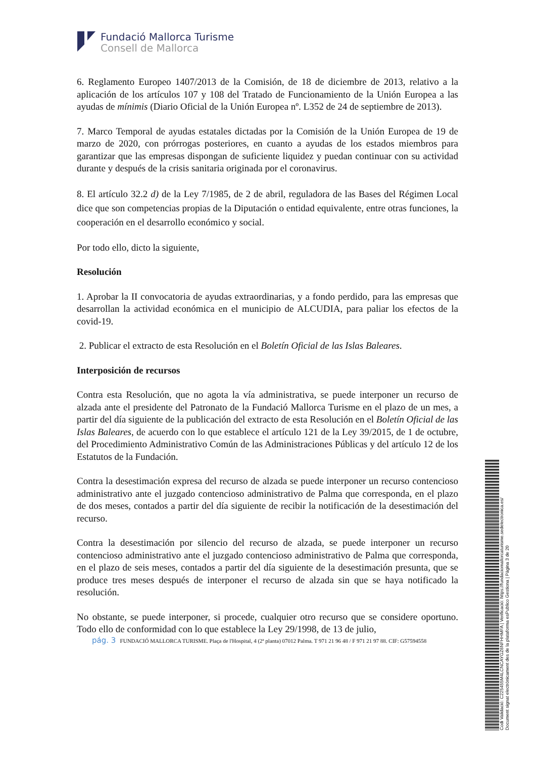Fundació Mallorca Turisme
Consell de Mallorca
6. Reglamento Europeo 1407/2013 de la Comisión, de 18 de diciembre de 2013, relativo a la aplicación de los artículos 107 y 108 del Tratado de Funcionamiento de la Unión Europea a las ayudas de mínimis (Diario Oficial de la Unión Europea nº. L352 de 24 de septiembre de 2013).
7. Marco Temporal de ayudas estatales dictadas por la Comisión de la Unión Europea de 19 de marzo de 2020, con prórrogas posteriores, en cuanto a ayudas de los estados miembros para garantizar que las empresas dispongan de suficiente liquidez y puedan continuar con su actividad durante y después de la crisis sanitaria originada por el coronavirus.
8. El artículo 32.2 d) de la Ley 7/1985, de 2 de abril, reguladora de las Bases del Régimen Local dice que son competencias propias de la Diputación o entidad equivalente, entre otras funciones, la cooperación en el desarrollo económico y social.
Por todo ello, dicto la siguiente,
Resolución
1. Aprobar la II convocatoria de ayudas extraordinarias, y a fondo perdido, para las empresas que desarrollan la actividad económica en el municipio de ALCUDIA, para paliar los efectos de la covid-19.
2. Publicar el extracto de esta Resolución en el Boletín Oficial de las Islas Baleares.
Interposición de recursos
Contra esta Resolución, que no agota la vía administrativa, se puede interponer un recurso de alzada ante el presidente del Patronato de la Fundació Mallorca Turisme en el plazo de un mes, a partir del día siguiente de la publicación del extracto de esta Resolución en el Boletín Oficial de las Islas Baleares, de acuerdo con lo que establece el artículo 121 de la Ley 39/2015, de 1 de octubre, del Procedimiento Administrativo Común de las Administraciones Públicas y del artículo 12 de los Estatutos de la Fundación.
Contra la desestimación expresa del recurso de alzada se puede interponer un recurso contencioso administrativo ante el juzgado contencioso administrativo de Palma que corresponda, en el plazo de dos meses, contados a partir del día siguiente de recibir la notificación de la desestimación del recurso.
Contra la desestimación por silencio del recurso de alzada, se puede interponer un recurso contencioso administrativo ante el juzgado contencioso administrativo de Palma que corresponda, en el plazo de seis meses, contados a partir del día siguiente de la desestimación presunta, que se produce tres meses después de interponer el recurso de alzada sin que se haya notificado la resolución.
No obstante, se puede interponer, si procede, cualquier otro recurso que se considere oportuno. Todo ello de conformidad con lo que establece la Ley 29/1998, de 13 de julio,
pág. 3 FUNDACIÓ MALLORCA TURISME. Plaça de l'Hospital, 4 (2ª planta) 07012 Palma. T 971 21 96 48 / F 971 21 97 88. CIF: G57594558
Codi Validació: C225455M4LCNCAYGZ6NFHHMFA | Verificació: https://fundaciomallorcaturisme.sedelectronica.es/
Document signat electrònicament des de la plataforma esPublico Gestiona | Pàgina 3 de 20